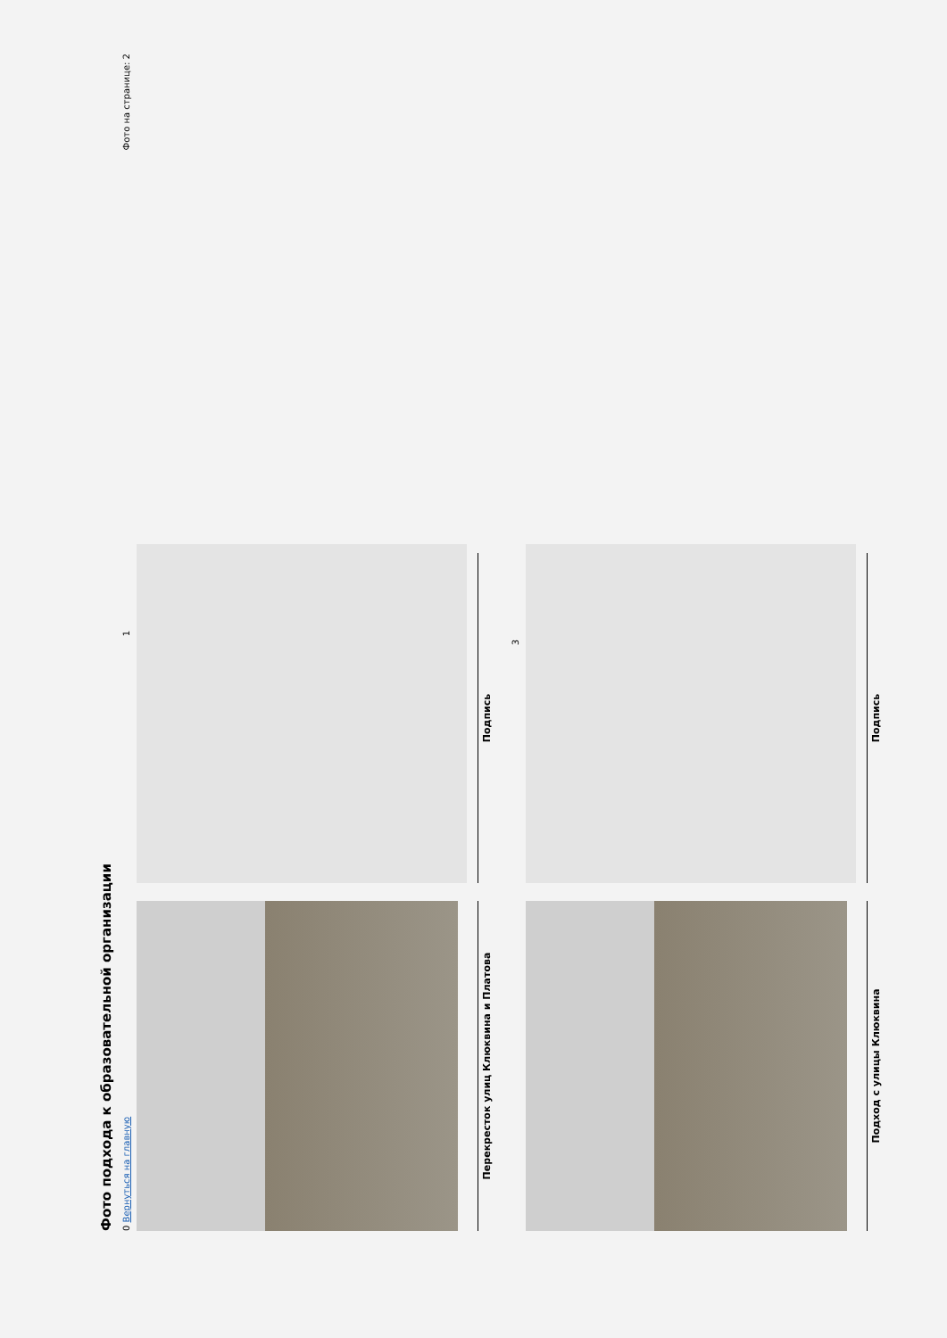Фото подхода к образовательной организации
0 Вернуться на главную 1 Фото на странице: 2
Перекресток улиц Клюквина и Платова
Подпись
3
Подход с улицы Клюквина
Подпись